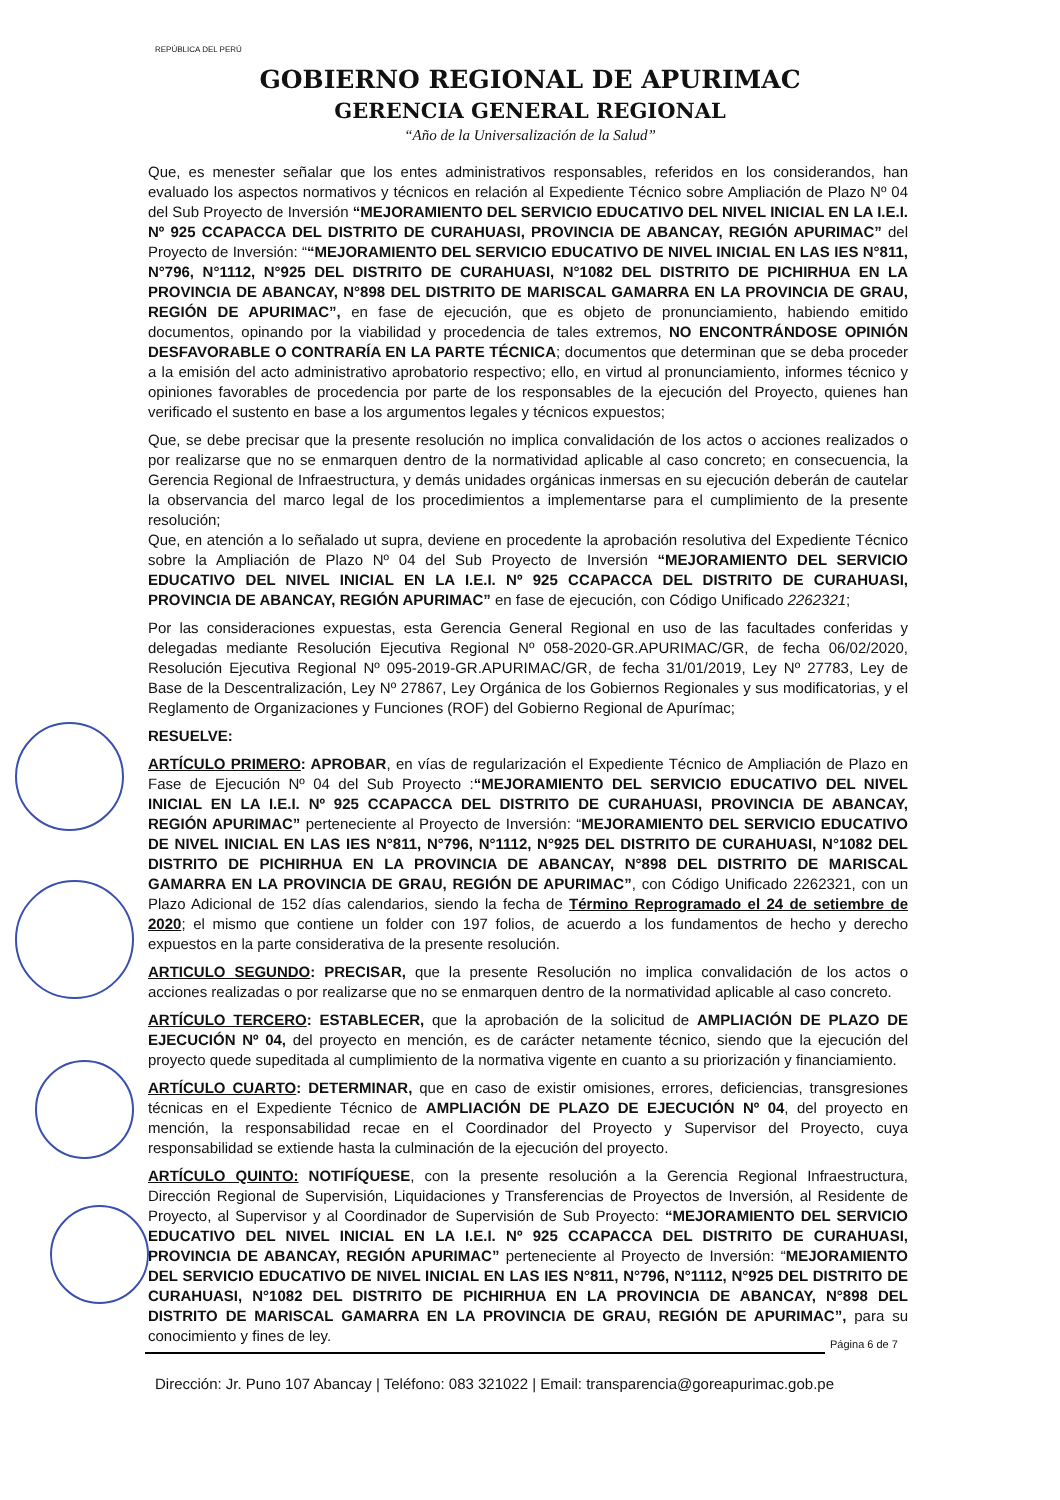REPÚBLICA DEL PERÚ
GOBIERNO REGIONAL DE APURIMAC
GERENCIA GENERAL REGIONAL
“Año de la Universalización de la Salud”
Que, es menester señalar que los entes administrativos responsables, referidos en los considerandos, han evaluado los aspectos normativos y técnicos en relación al Expediente Técnico sobre Ampliación de Plazo Nº 04 del Sub Proyecto de Inversión “MEJORAMIENTO DEL SERVICIO EDUCATIVO DEL NIVEL INICIAL EN LA I.E.I. Nº 925 CCAPACCA DEL DISTRITO DE CURAHUASI, PROVINCIA DE ABANCAY, REGIÓN APURIMAC” del Proyecto de Inversión: ““MEJORAMIENTO DEL SERVICIO EDUCATIVO DE NIVEL INICIAL EN LAS IES N°811, N°796, N°1112, N°925 DEL DISTRITO DE CURAHUASI, N°1082 DEL DISTRITO DE PICHIRHUA EN LA PROVINCIA DE ABANCAY, N°898 DEL DISTRITO DE MARISCAL GAMARRA EN LA PROVINCIA DE GRAU, REGIÓN DE APURIMAC”, en fase de ejecución, que es objeto de pronunciamiento, habiendo emitido documentos, opinando por la viabilidad y procedencia de tales extremos, NO ENCONTRÁNDOSE OPINIÓN DESFAVORABLE O CONTRARÍA EN LA PARTE TÉCNICA; documentos que determinan que se deba proceder a la emisión del acto administrativo aprobatorio respectivo; ello, en virtud al pronunciamiento, informes técnico y opiniones favorables de procedencia por parte de los responsables de la ejecución del Proyecto, quienes han verificado el sustento en base a los argumentos legales y técnicos expuestos;
Que, se debe precisar que la presente resolución no implica convalidación de los actos o acciones realizados o por realizarse que no se enmarquen dentro de la normatividad aplicable al caso concreto; en consecuencia, la Gerencia Regional de Infraestructura, y demás unidades orgánicas inmersas en su ejecución deberán de cautelar la observancia del marco legal de los procedimientos a implementarse para el cumplimiento de la presente resolución;
Que, en atención a lo señalado ut supra, deviene en procedente la aprobación resolutiva del Expediente Técnico sobre la Ampliación de Plazo Nº 04 del Sub Proyecto de Inversión “MEJORAMIENTO DEL SERVICIO EDUCATIVO DEL NIVEL INICIAL EN LA I.E.I. Nº 925 CCAPACCA DEL DISTRITO DE CURAHUASI, PROVINCIA DE ABANCAY, REGIÓN APURIMAC” en fase de ejecución, con Código Unificado 2262321;
Por las consideraciones expuestas, esta Gerencia General Regional en uso de las facultades conferidas y delegadas mediante Resolución Ejecutiva Regional Nº 058-2020-GR.APURIMAC/GR, de fecha 06/02/2020, Resolución Ejecutiva Regional Nº 095-2019-GR.APURIMAC/GR, de fecha 31/01/2019, Ley Nº 27783, Ley de Base de la Descentralización, Ley Nº 27867, Ley Orgánica de los Gobiernos Regionales y sus modificatorias, y el Reglamento de Organizaciones y Funciones (ROF) del Gobierno Regional de Apurímac;
RESUELVE:
ARTÍCULO PRIMERO: APROBAR, en vías de regularización el Expediente Técnico de Ampliación de Plazo en Fase de Ejecución Nº 04 del Sub Proyecto :“MEJORAMIENTO DEL SERVICIO EDUCATIVO DEL NIVEL INICIAL EN LA I.E.I. Nº 925 CCAPACCA DEL DISTRITO DE CURAHUASI, PROVINCIA DE ABANCAY, REGIÓN APURIMAC” perteneciente al Proyecto de Inversión: “MEJORAMIENTO DEL SERVICIO EDUCATIVO DE NIVEL INICIAL EN LAS IES N°811, N°796, N°1112, N°925 DEL DISTRITO DE CURAHUASI, N°1082 DEL DISTRITO DE PICHIRHUA EN LA PROVINCIA DE ABANCAY, N°898 DEL DISTRITO DE MARISCAL GAMARRA EN LA PROVINCIA DE GRAU, REGIÓN DE APURIMAC”, con Código Unificado 2262321, con un Plazo Adicional de 152 días calendarios, siendo la fecha de Término Reprogramado el 24 de setiembre de 2020; el mismo que contiene un folder con 197 folios, de acuerdo a los fundamentos de hecho y derecho expuestos en la parte considerativa de la presente resolución.
ARTICULO SEGUNDO: PRECISAR, que la presente Resolución no implica convalidación de los actos o acciones realizadas o por realizarse que no se enmarquen dentro de la normatividad aplicable al caso concreto.
ARTÍCULO TERCERO: ESTABLECER, que la aprobación de la solicitud de AMPLIACIÓN DE PLAZO DE EJECUCIÓN Nº 04, del proyecto en mención, es de carácter netamente técnico, siendo que la ejecución del proyecto quede supeditada al cumplimiento de la normativa vigente en cuanto a su priorización y financiamiento.
ARTÍCULO CUARTO: DETERMINAR, que en caso de existir omisiones, errores, deficiencias, transgresiones técnicas en el Expediente Técnico de AMPLIACIÓN DE PLAZO DE EJECUCIÓN Nº 04, del proyecto en mención, la responsabilidad recae en el Coordinador del Proyecto y Supervisor del Proyecto, cuya responsabilidad se extiende hasta la culminación de la ejecución del proyecto.
ARTÍCULO QUINTO: NOTIFÍQUESE, con la presente resolución a la Gerencia Regional Infraestructura, Dirección Regional de Supervisión, Liquidaciones y Transferencias de Proyectos de Inversión, al Residente de Proyecto, al Supervisor y al Coordinador de Supervisión de Sub Proyecto: “MEJORAMIENTO DEL SERVICIO EDUCATIVO DEL NIVEL INICIAL EN LA I.E.I. Nº 925 CCAPACCA DEL DISTRITO DE CURAHUASI, PROVINCIA DE ABANCAY, REGIÓN APURIMAC” perteneciente al Proyecto de Inversión: “MEJORAMIENTO DEL SERVICIO EDUCATIVO DE NIVEL INICIAL EN LAS IES N°811, N°796, N°1112, N°925 DEL DISTRITO DE CURAHUASI, N°1082 DEL DISTRITO DE PICHIRHUA EN LA PROVINCIA DE ABANCAY, N°898 DEL DISTRITO DE MARISCAL GAMARRA EN LA PROVINCIA DE GRAU, REGIÓN DE APURIMAC”, para su conocimiento y fines de ley.
Página 6 de 7
Dirección: Jr. Puno 107 Abancay | Teléfono: 083 321022 | Email: transparencia@goreapurimac.gob.pe